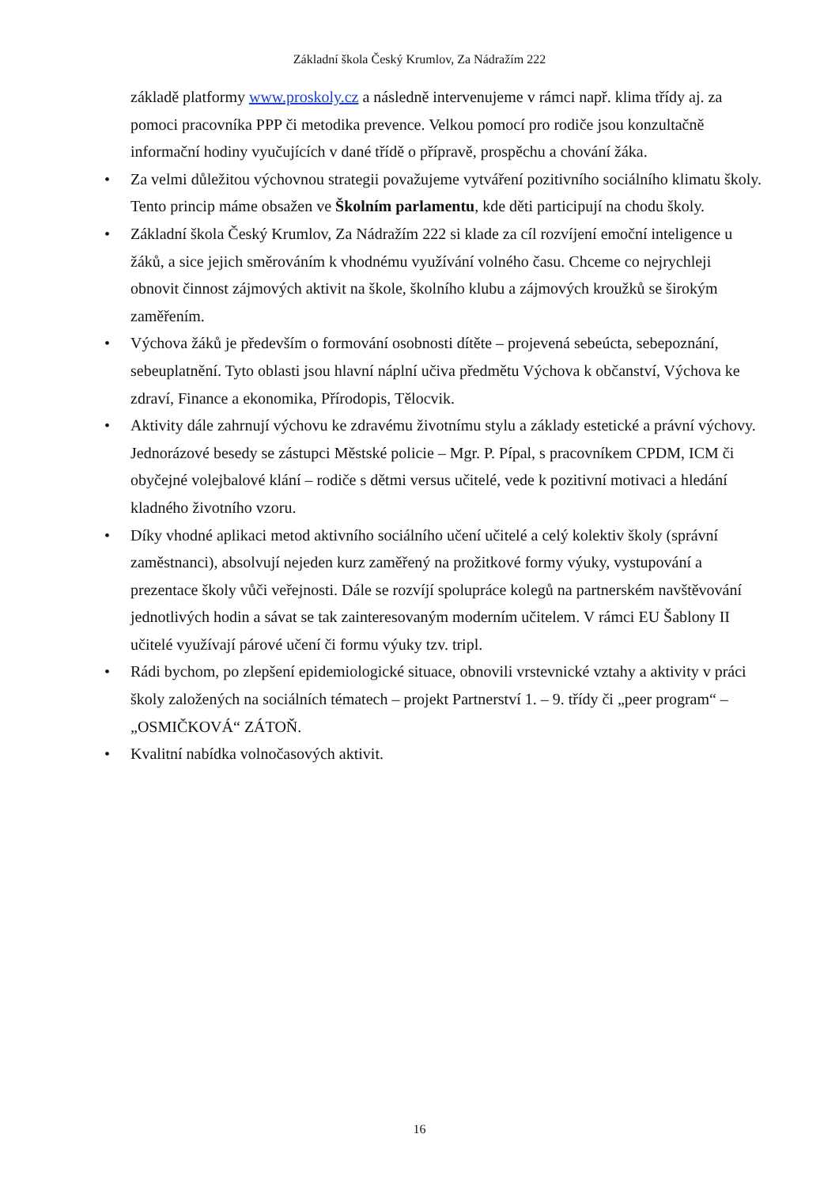Základní škola Český Krumlov, Za Nádražím 222
základě platformy www.proskoly.cz a následně intervenujeme v rámci např. klima třídy aj. za pomoci pracovníka PPP či metodika prevence. Velkou pomocí pro rodiče jsou konzultačně informační hodiny vyučujících v dané třídě o přípravě, prospěchu a chování žáka.
• Za velmi důležitou výchovnou strategii považujeme vytváření pozitivního sociálního klimatu školy. Tento princip máme obsažen ve Školním parlamentu, kde děti participují na chodu školy.
• Základní škola Český Krumlov, Za Nádražím 222 si klade za cíl rozvíjení emoční inteligence u žáků, a sice jejich směrováním k vhodnému využívání volného času. Chceme co nejrychleji obnovit činnost zájmových aktivit na škole, školního klubu a zájmových kroužků se širokým zaměřením.
• Výchova žáků je především o formování osobnosti dítěte – projevená sebeúcta, sebepoznání, sebeuplatnění. Tyto oblasti jsou hlavní náplní učiva předmětu Výchova k občanství, Výchova ke zdraví, Finance a ekonomika, Přírodopis, Tělocvik.
• Aktivity dále zahrnují výchovu ke zdravému životnímu stylu a základy estetické a právní výchovy. Jednorázové besedy se zástupci Městské policie – Mgr. P. Pípal, s pracovníkem CPDM, ICM či obyčejné volejbalové klání – rodiče s dětmi versus učitelé, vede k pozitivní motivaci a hledání kladného životního vzoru.
• Díky vhodné aplikaci metod aktivního sociálního učení učitelé a celý kolektiv školy (správní zaměstnanci), absolvují nejeden kurz zaměřený na prožitkové formy výuky, vystupování a prezentace školy vůči veřejnosti. Dále se rozvíjí spolupráce kolegů na partnerském navštěvování jednotlivých hodin a sávat se tak zainteresovaným moderním učitelem. V rámci EU Šablony II učitelé využívají párové učení či formu výuky tzv. tripl.
• Rádi bychom, po zlepšení epidemiologické situace, obnovili vrstevnické vztahy a aktivity v práci školy založených na sociálních tématech – projekt Partnerství 1. – 9. třídy či „peer program“ – „OSMIČKOVÁ“ ZÁTOŇ.
• Kvalitní nabídka volnočasových aktivit.
16